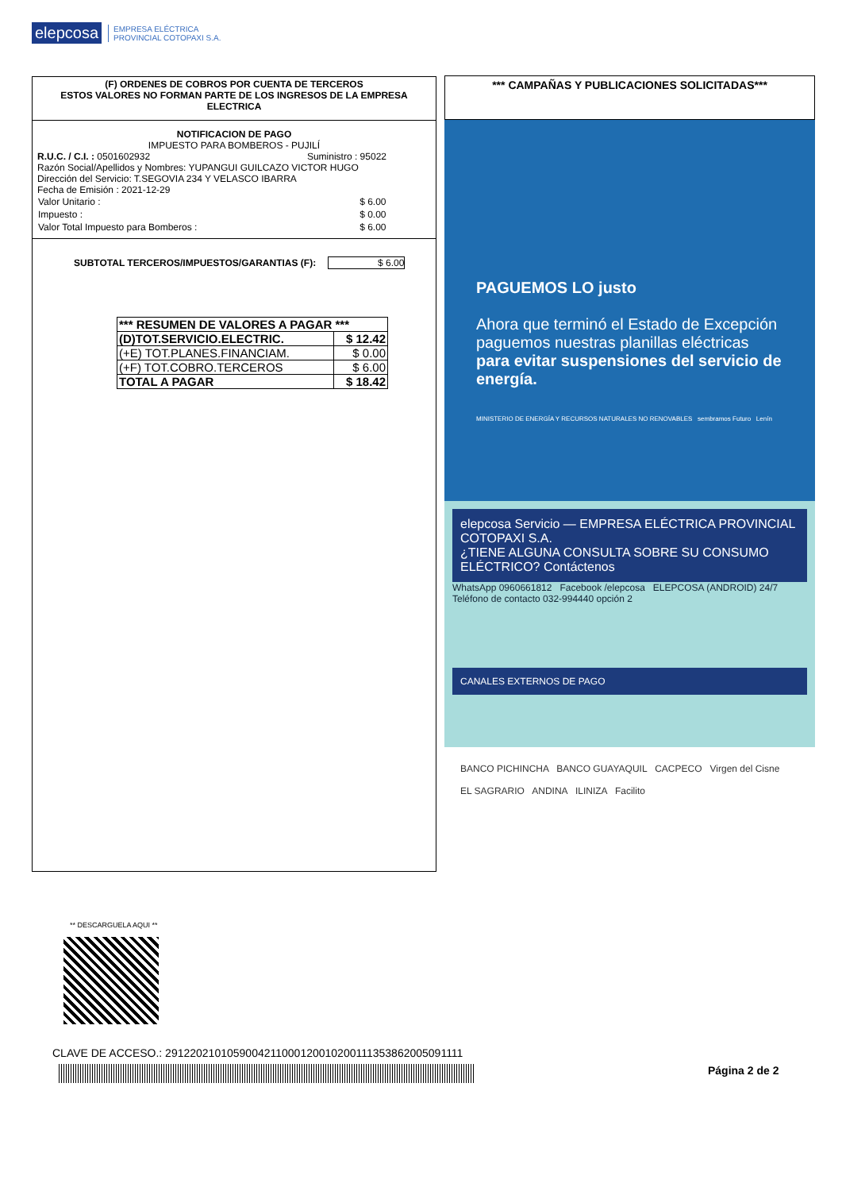elepcosa EMPRESA ELÉCTRICA
PROVINCIAL COTOPAXI S.A.
(F) ORDENES DE COBROS POR CUENTA DE TERCEROS
ESTOS VALORES NO FORMAN PARTE DE LOS INGRESOS DE LA EMPRESA ELECTRICA
NOTIFICACION DE PAGO
IMPUESTO PARA BOMBEROS - PUJILÍ
R.U.C. / C.I. : 0501602932 Suministro : 95022
Razón Social/Apellidos y Nombres: YUPANGUI GUILCAZO VICTOR HUGO
Dirección del Servicio: T.SEGOVIA 234 Y VELASCO IBARRA
Fecha de Emisión : 2021-12-29
| Valor Unitario : | $ 6.00 |
| Impuesto : | $ 0.00 |
| Valor Total Impuesto para Bomberos : | $ 6.00 |
SUBTOTAL TERCEROS/IMPUESTOS/GARANTIAS (F): $ 6.00
| *** RESUMEN DE VALORES A PAGAR *** | |
| --- | --- |
| (D)TOT.SERVICIO.ELECTRIC. | $ 12.42 |
| (+E) TOT.PLANES.FINANCIAM. | $ 0.00 |
| (+F) TOT.COBRO.TERCEROS | $ 6.00 |
| TOTAL A PAGAR | $ 18.42 |
*** CAMPAÑAS Y PUBLICACIONES SOLICITADAS***
PAGUEMOS LO justo
Ahora que terminó el Estado de Excepción paguemos nuestras planillas eléctricas para evitar suspensiones del servicio de energía.
MINISTERIO DE ENERGÍA Y RECURSOS NATURALES NO RENOVABLES sembramos Futuro Lenín
elepcosa Servicio — EMPRESA ELÉCTRICA PROVINCIAL COTOPAXI S.A.
¿TIENE ALGUNA CONSULTA SOBRE SU CONSUMO ELÉCTRICO? Contáctenos
WhatsApp 0960661812 Facebook /elepcosa ELEPCOSA (ANDROID) 24/7 Teléfono de contacto 032-994440 opción 2
CANALES EXTERNOS DE PAGO
BANCO PICHINCHA BANCO GUAYAQUIL CACPECO Virgen del Cisne
EL SAGRARIO ANDINA ILINIZA Facilito
** DESCARGUELA AQUI **
CLAVE DE ACCESO.: 2912202101059004211000120010200111353862005091111
Página 2 de 2